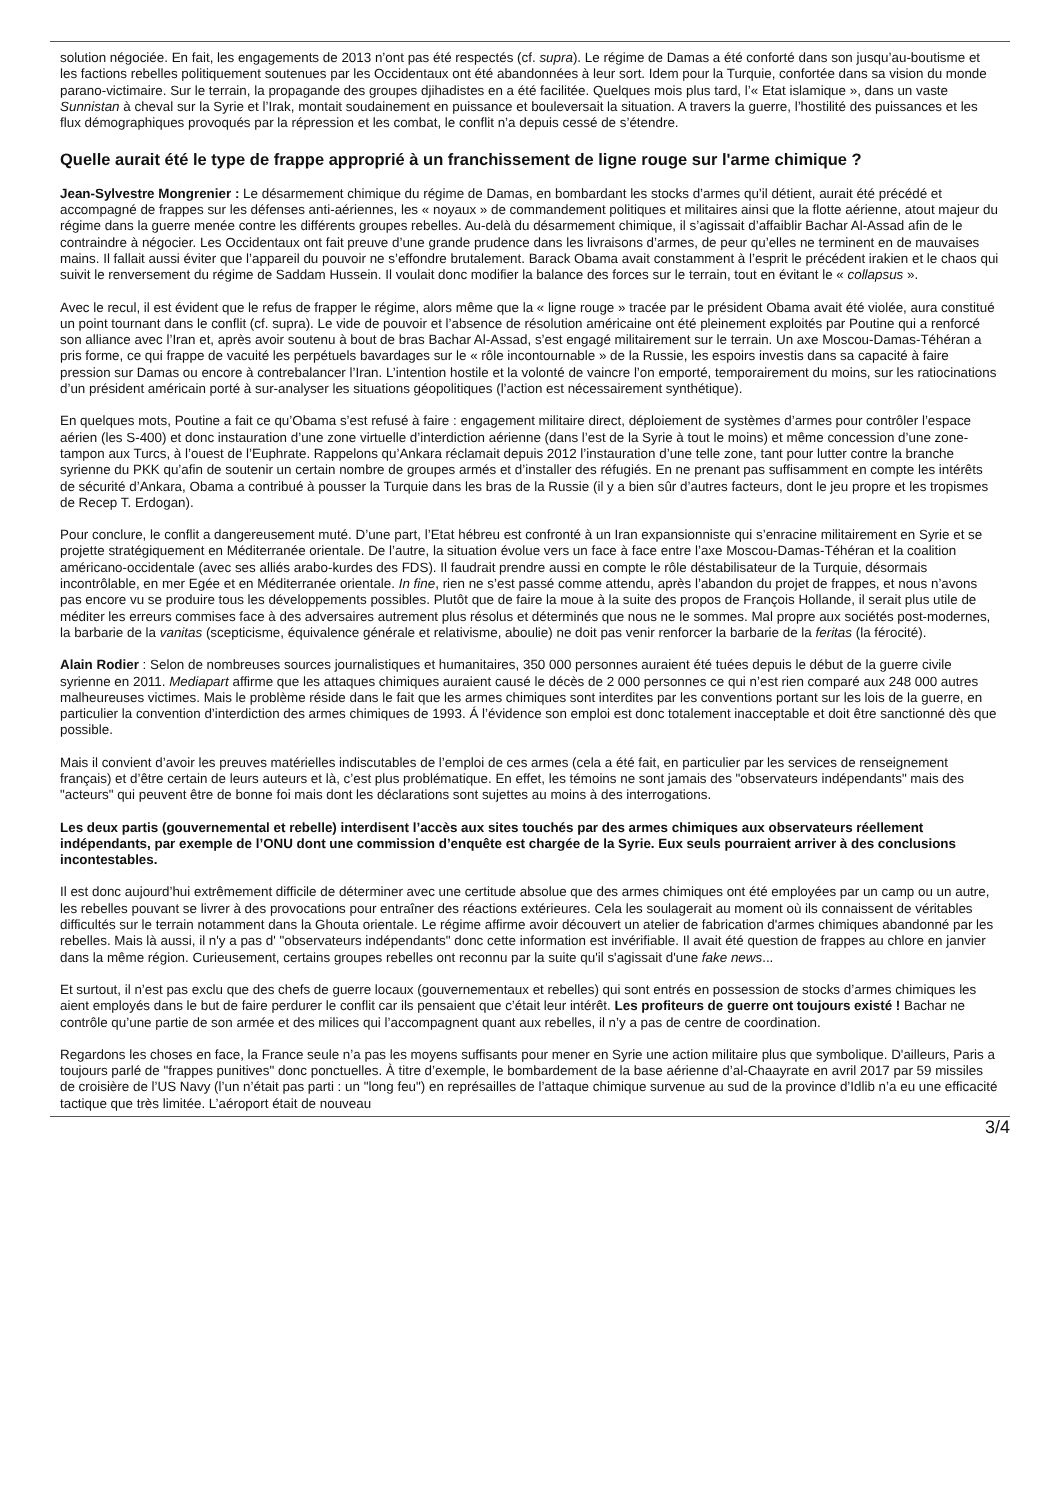solution négociée. En fait, les engagements de 2013 n’ont pas été respectés (cf. supra). Le régime de Damas a été conforté dans son jusqu’au-boutisme et les factions rebelles politiquement soutenues par les Occidentaux ont été abandonnées à leur sort. Idem pour la Turquie, confortée dans sa vision du monde parano-victimaire. Sur le terrain, la propagande des groupes djihadistes en a été facilitée. Quelques mois plus tard, l’« Etat islamique », dans un vaste Sunnistan à cheval sur la Syrie et l’Irak, montait soudainement en puissance et bouleversait la situation. A travers la guerre, l’hostilité des puissances et les flux démographiques provoqués par la répression et les combat, le conflit n’a depuis cessé de s’étendre.
Quelle aurait été le type de frappe approprié à un franchissement de ligne rouge sur l'arme chimique ?
Jean-Sylvestre Mongrenier : Le désarmement chimique du régime de Damas, en bombardant les stocks d’armes qu’il détient, aurait été précédé et accompagné de frappes sur les défenses anti-aériennes, les « noyaux » de commandement politiques et militaires ainsi que la flotte aérienne, atout majeur du régime dans la guerre menée contre les différents groupes rebelles. Au-delà du désarmement chimique, il s’agissait d’affaiblir Bachar Al-Assad afin de le contraindre à négocier. Les Occidentaux ont fait preuve d’une grande prudence dans les livraisons d’armes, de peur qu’elles ne terminent en de mauvaises mains. Il fallait aussi éviter que l’appareil du pouvoir ne s’effondre brutalement. Barack Obama avait constamment à l’esprit le précédent irakien et le chaos qui suivit le renversement du régime de Saddam Hussein. Il voulait donc modifier la balance des forces sur le terrain, tout en évitant le « collapsus ».
Avec le recul, il est évident que le refus de frapper le régime, alors même que la « ligne rouge » tracée par le président Obama avait été violée, aura constitué un point tournant dans le conflit (cf. supra). Le vide de pouvoir et l’absence de résolution américaine ont été pleinement exploités par Poutine qui a renforcé son alliance avec l’Iran et, après avoir soutenu à bout de bras Bachar Al-Assad, s’est engagé militairement sur le terrain. Un axe Moscou-Damas-Téhéran a pris forme, ce qui frappe de vacuité les perpétuels bavardages sur le « rôle incontournable » de la Russie, les espoirs investis dans sa capacité à faire pression sur Damas ou encore à contrebalancer l’Iran. L’intention hostile et la volonté de vaincre l’on emporté, temporairement du moins, sur les ratiocinations d’un président américain porté à sur-analyser les situations géopolitiques (l’action est nécessairement synthétique).
En quelques mots, Poutine a fait ce qu’Obama s’est refusé à faire : engagement militaire direct, déploiement de systèmes d’armes pour contrôler l’espace aérien (les S-400) et donc instauration d’une zone virtuelle d’interdiction aérienne (dans l’est de la Syrie à tout le moins) et même concession d’une zone-tampon aux Turcs, à l’ouest de l’Euphrate. Rappelons qu’Ankara réclamait depuis 2012 l’instauration d’une telle zone, tant pour lutter contre la branche syrienne du PKK qu’afin de soutenir un certain nombre de groupes armés et d’installer des réfugiés. En ne prenant pas suffisamment en compte les intérêts de sécurité d’Ankara, Obama a contribué à pousser la Turquie dans les bras de la Russie (il y a bien sûr d’autres facteurs, dont le jeu propre et les tropismes de Recep T. Erdogan).
Pour conclure, le conflit a dangereusement muté. D’une part, l’Etat hébreu est confronté à un Iran expansionniste qui s’enracine militairement en Syrie et se projette stratégiquement en Méditerranée orientale. De l’autre, la situation évolue vers un face à face entre l’axe Moscou-Damas-Téhéran et la coalition américano-occidentale (avec ses alliés arabo-kurdes des FDS). Il faudrait prendre aussi en compte le rôle déstabilisateur de la Turquie, désormais incontrôlable, en mer Egée et en Méditerranée orientale. In fine, rien ne s’est passé comme attendu, après l’abandon du projet de frappes, et nous n’avons pas encore vu se produire tous les développements possibles. Plutôt que de faire la moue à la suite des propos de François Hollande, il serait plus utile de méditer les erreurs commises face à des adversaires autrement plus résolus et déterminés que nous ne le sommes. Mal propre aux sociétés post-modernes, la barbarie de la vanitas (scepticisme, équivalence générale et relativisme, aboulie) ne doit pas venir renforcer la barbarie de la feritas (la férocité).
Alain Rodier : Selon de nombreuses sources journalistiques et humanitaires, 350 000 personnes auraient été tuées depuis le début de la guerre civile syrienne en 2011. Mediapart affirme que les attaques chimiques auraient causé le décès de 2 000 personnes ce qui n’est rien comparé aux 248 000 autres malheureuses victimes. Mais le problème réside dans le fait que les armes chimiques sont interdites par les conventions portant sur les lois de la guerre, en particulier la convention d’interdiction des armes chimiques de 1993. Á l’évidence son emploi est donc totalement inacceptable et doit être sanctionné dès que possible.
Mais il convient d’avoir les preuves matérielles indiscutables de l’emploi de ces armes (cela a été fait, en particulier par les services de renseignement français) et d’être certain de leurs auteurs et là, c’est plus problématique. En effet, les témoins ne sont jamais des "observateurs indépendants" mais des "acteurs" qui peuvent être de bonne foi mais dont les déclarations sont sujettes au moins à des interrogations.
Les deux partis (gouvernemental et rebelle) interdisent l’accès aux sites touchés par des armes chimiques aux observateurs réellement indépendants, par exemple de l’ONU dont une commission d’enquête est chargée de la Syrie. Eux seuls pourraient arriver à des conclusions incontestables.
Il est donc aujourd’hui extrêmement difficile de déterminer avec une certitude absolue que des armes chimiques ont été employées par un camp ou un autre, les rebelles pouvant se livrer à des provocations pour entraîner des réactions extérieures. Cela les soulagerait au moment où ils connaissent de véritables difficultés sur le terrain notamment dans la Ghouta orientale. Le régime affirme avoir découvert un atelier de fabrication d'armes chimiques abandonné par les rebelles. Mais là aussi, il n'y a pas d' "observateurs indépendants" donc cette information est invérifiable. Il avait été question de frappes au chlore en janvier dans la même région. Curieusement, certains groupes rebelles ont reconnu par la suite qu'il s'agissait d'une fake news...
Et surtout, il n’est pas exclu que des chefs de guerre locaux (gouvernementaux et rebelles) qui sont entrés en possession de stocks d’armes chimiques les aient employés dans le but de faire perdurer le conflit car ils pensaient que c’était leur intérêt. Les profiteurs de guerre ont toujours existé ! Bachar ne contrôle qu’une partie de son armée et des milices qui l’accompagnent quant aux rebelles, il n’y a pas de centre de coordination.
Regardons les choses en face, la France seule n’a pas les moyens suffisants pour mener en Syrie une action militaire plus que symbolique. D'ailleurs, Paris a toujours parlé de "frappes punitives" donc ponctuelles. À titre d’exemple, le bombardement de la base aérienne d’al-Chaayrate en avril 2017 par 59 missiles de croisière de l’US Navy (l’un n’était pas parti : un "long feu") en représailles de l’attaque chimique survenue au sud de la province d’Idlib n’a eu une efficacité tactique que très limitée. L’aéroport était de nouveau
3/4